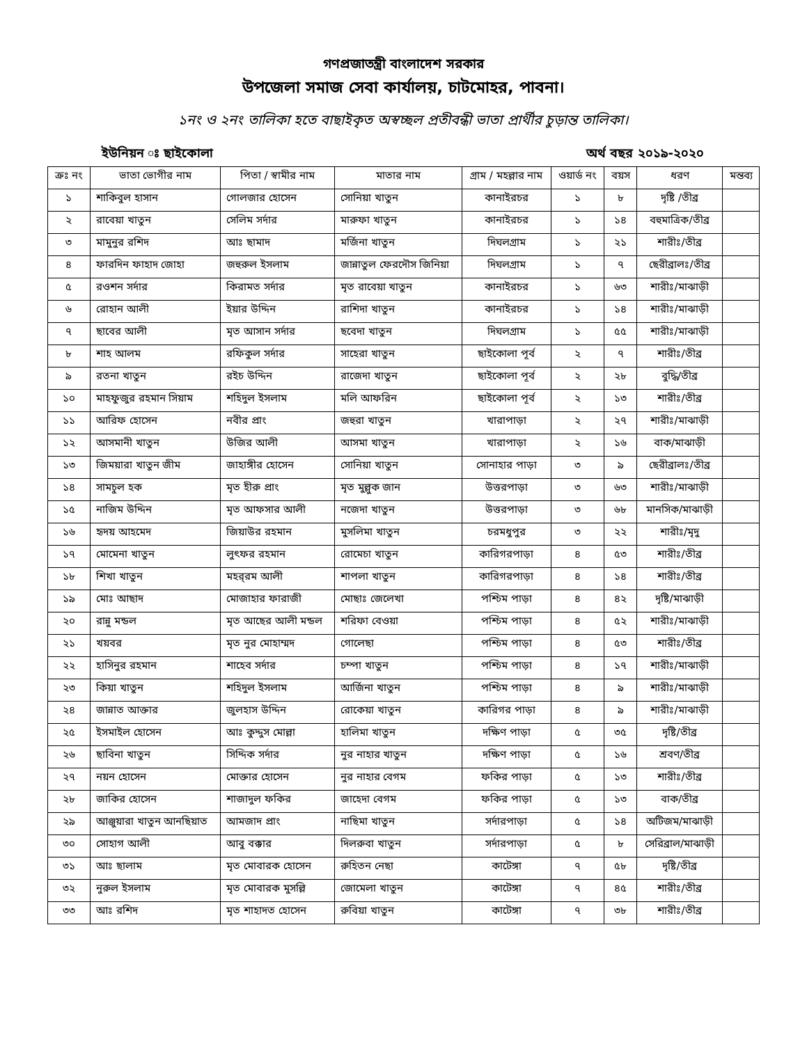গণপ্রজাতন্ত্রী বাংলাদেশ সরকার
উপজেলা সমাজ সেবা কার্যালয়, চাটমোহর, পাবনা।
১নং ও ২নং তালিকা হতে বাছাইকৃত অস্বচ্ছল প্রতীবন্ধী ভাতা প্রার্থীর চুড়ান্ত তালিকা।
ইউনিয়ন ঃ ছাইকোলা অর্থ বছর ২০১৯-২০২০
| ক্রঃ নং | ভাতা ভোগীর নাম | পিতা / স্বামীর নাম | মাতার নাম | গ্রাম / মহল্লার নাম | ওয়ার্ড নং | বয়স | ধরণ | মন্তব্য |
| --- | --- | --- | --- | --- | --- | --- | --- | --- |
| ১ | শাকিবুল হাসান | গোলজার হোসেন | সোনিয়া খাতুন | কানাইরচর | ১ | ৮ | দৃষ্টি /তীব্র | |
| ২ | রাবেয়া খাতুন | সেলিম সর্দার | মারুফা খাতুন | কানাইরচর | ১ | ১৪ | বহুমাত্রিক/তীব্র | |
| ৩ | মামুনুর রশিদ | আঃ ছামাদ | মর্জিনা খাতুন | দিঘলগ্রাম | ১ | ২১ | শারীঃ/তীব্র | |
| ৪ | ফারদিন ফাহাদ জোহা | জহুরুল ইসলাম | জান্নাতুল ফেরদৌস জিনিয়া | দিঘলগ্রাম | ১ | ৭ | ছেরীব্রালঃ/তীব্র | |
| ৫ | রওশন সর্দার | কিরামত সর্দার | মৃত রাবেয়া খাতুন | কানাইরচর | ১ | ৬৩ | শারীঃ/মাঝাড়ী | |
| ৬ | রোহান আলী | ইয়ার উদ্দিন | রাশিদা খাতুন | কানাইরচর | ১ | ১৪ | শারীঃ/মাঝাড়ী | |
| ৭ | ছাবের আলী | মৃত আসান সর্দার | ছবেদা খাতুন | দিঘলগ্রাম | ১ | ৫৫ | শারীঃ/মাঝাড়ী | |
| ৮ | শাহ আলম | রফিকুল সর্দার | সাহেরা খাতুন | ছাইকোলা পূর্ব | ২ | ৭ | শারীঃ/তীব্র | |
| ৯ | রতনা খাতুন | রইচ উদ্দিন | রাজেদা খাতুন | ছাইকোলা পূর্ব | ২ | ২৮ | বুদ্ধি/তীব্র | |
| ১০ | মাহফুজুর রহমান সিয়াম | শহিদুল ইসলাম | মলি আফরিন | ছাইকোলা পূর্ব | ২ | ১৩ | শারীঃ/তীব্র | |
| ১১ | আরিফ হোসেন | নবীর প্রাং | জহুরা খাতুন | খারাপাড়া | ২ | ২৭ | শারীঃ/মাঝাড়ী | |
| ১২ | আসমানী খাতুন | উজির আলী | আসমা খাতুন | খারাপাড়া | ২ | ১৬ | বাক/মাঝাড়ী | |
| ১৩ | জিময়ারা খাতুন জীম | জাহাঙ্গীর হোসেন | সোনিয়া খাতুন | সোনাহার পাড়া | ৩ | ৯ | ছেরীব্রালঃ/তীব্র | |
| ১৪ | সামচুল হক | মৃত হীরু প্রাং | মৃত মুল্লুক জান | উত্তরপাড়া | ৩ | ৬৩ | শারীঃ/মাঝাড়ী | |
| ১৫ | নাজিম উদ্দিন | মৃত আফসার আলী | নজেদা খাতুন | উত্তরপাড়া | ৩ | ৬৮ | মানসিক/মাঝাড়ী | |
| ১৬ | হৃদয় আহমেদ | জিয়াউর রহমান | মুসলিমা খাতুন | চরমধুপুর | ৩ | ২২ | শারীঃ/মৃদু | |
| ১৭ | মোমেনা খাতুন | লুৎফর রহমান | রোমেচা খাতুন | কারিগরপাড়া | ৪ | ৫৩ | শারীঃ/তীব্র | |
| ১৮ | শিখা খাতুন | মহর্‌রম আলী | শাপলা খাতুন | কারিগরপাড়া | ৪ | ১৪ | শারীঃ/তীব্র | |
| ১৯ | মোঃ আছাদ | মোজাহার ফারাজী | মোছাঃ জেলেখা | পশ্চিম পাড়া | ৪ | ৪২ | দৃষ্টি/মাঝাড়ী | |
| ২০ | রান্নু মন্ডল | মৃত আছের আলী মন্ডল | শরিফা বেওয়া | পশ্চিম পাড়া | ৪ | ৫২ | শারীঃ/মাঝাড়ী | |
| ২১ | খয়বর | মৃত নুর মোহাম্মদ | গোলেছা | পশ্চিম পাড়া | ৪ | ৫৩ | শারীঃ/তীব্র | |
| ২২ | হাসিনুর রহমান | শাহেব সর্দার | চম্পা খাতুন | পশ্চিম পাড়া | ৪ | ১৭ | শারীঃ/মাঝাড়ী | |
| ২৩ | কিয়া খাতুন | শহিদুল ইসলাম | আর্জিনা খাতুন | পশ্চিম পাড়া | ৪ | ৯ | শারীঃ/মাঝাড়ী | |
| ২৪ | জান্নাত আক্তার | জুলহাস উদ্দিন | রোকেয়া খাতুন | কারিগর পাড়া | ৪ | ৯ | শারীঃ/মাঝাড়ী | |
| ২৫ | ইসমাইল হোসেন | আঃ কুদ্দুস মোল্লা | হালিমা খাতুন | দক্ষিণ পাড়া | ৫ | ৩৫ | দৃষ্টি/তীব্র | |
| ২৬ | ছাবিনা খাতুন | সিদ্দিক সর্দার | নুর নাহার খাতুন | দক্ষিণ পাড়া | ৫ | ১৬ | শ্রবণ/তীব্র | |
| ২৭ | নয়ন হোসেন | মোক্তার হোসেন | নুর নাহার বেগম | ফকির পাড়া | ৫ | ১৩ | শারীঃ/তীব্র | |
| ২৮ | জাকির হোসেন | শাজাদুল ফকির | জাহেদা বেগম | ফকির পাড়া | ৫ | ১৩ | বাক/তীব্র | |
| ২৯ | আঞ্জুয়ারা খাতুন আনছিয়াত | আমজাদ প্রাং | নাছিমা খাতুন | সর্দারপাড়া | ৫ | ১৪ | অটিজম/মাঝাড়ী | |
| ৩০ | সোহাগ আলী | আবু বক্কার | দিলরুবা খাতুন | সর্দারপাড়া | ৫ | ৮ | সেরিব্রাল/মাঝাড়ী | |
| ৩১ | আঃ ছালাম | মৃত মোবারক হোসেন | রুহিতন নেছা | কাটেঙ্গা | ৭ | ৫৮ | দৃষ্টি/তীব্র | |
| ৩২ | নুরুল ইসলাম | মৃত মোবারক মুসল্লি | জোমেলা খাতুন | কাটেঙ্গা | ৭ | ৪৫ | শারীঃ/তীব্র | |
| ৩৩ | আঃ রশিদ | মৃত শাহাদত হোসেন | রুবিয়া খাতুন | কাটেঙ্গা | ৭ | ৩৮ | শারীঃ/তীব্র | |